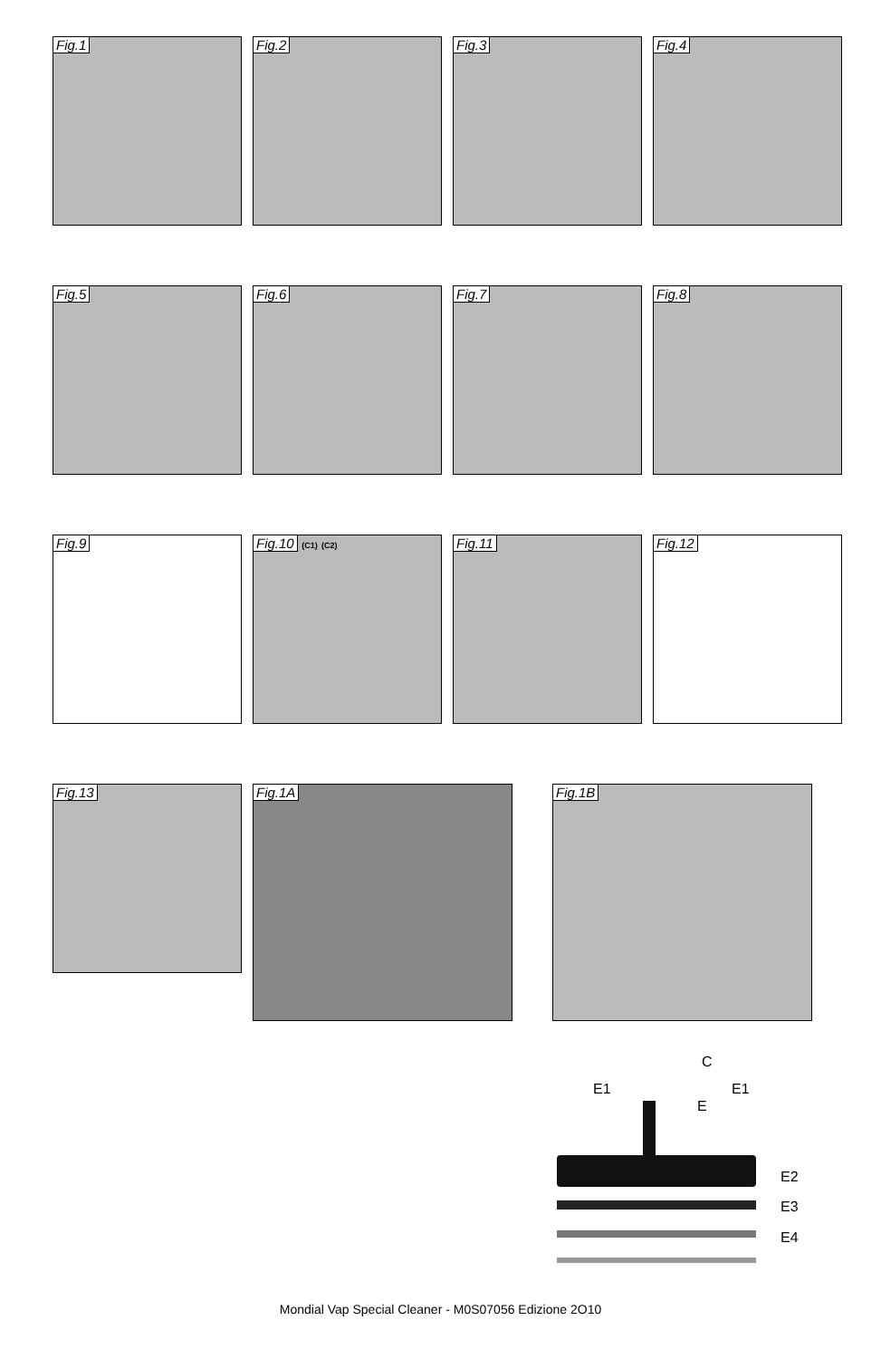Fig.1 Fig.2 Fig.3 Fig.4
Fig.5 Fig.6 Fig.7 Fig.8
Fig.9 Fig.10 (C1) (C2) Fig.11 Fig.12
Fig.13 Fig.1A Fig.1B
C
E1 E1
E
E2
E3
E4
Mondial Vap Special Cleaner - M0S07056 Edizione 2O10